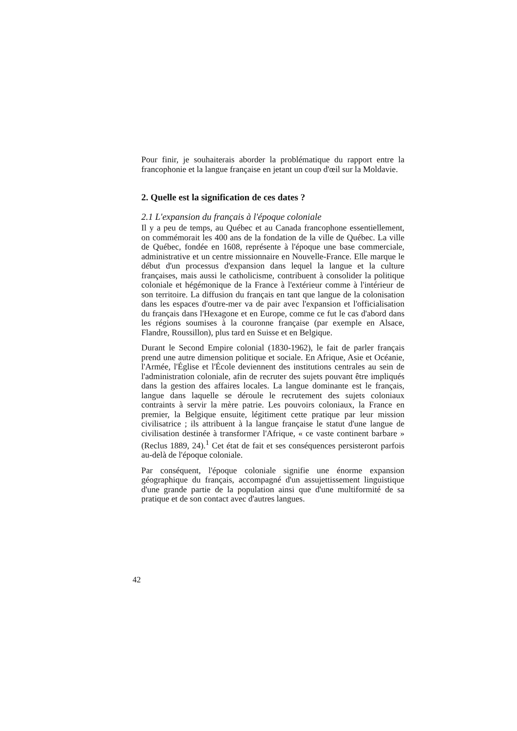Pour finir, je souhaiterais aborder la problématique du rapport entre la francophonie et la langue française en jetant un coup d'œil sur la Moldavie.
2. Quelle est la signification de ces dates ?
2.1 L'expansion du français à l'époque coloniale
Il y a peu de temps, au Québec et au Canada francophone essentiellement, on commémorait les 400 ans de la fondation de la ville de Québec. La ville de Québec, fondée en 1608, représente à l'époque une base commerciale, administrative et un centre missionnaire en Nouvelle-France. Elle marque le début d'un processus d'expansion dans lequel la langue et la culture françaises, mais aussi le catholicisme, contribuent à consolider la politique coloniale et hégémonique de la France à l'extérieur comme à l'intérieur de son territoire. La diffusion du français en tant que langue de la colonisation dans les espaces d'outre-mer va de pair avec l'expansion et l'officialisation du français dans l'Hexagone et en Europe, comme ce fut le cas d'abord dans les régions soumises à la couronne française (par exemple en Alsace, Flandre, Roussillon), plus tard en Suisse et en Belgique.
Durant le Second Empire colonial (1830-1962), le fait de parler français prend une autre dimension politique et sociale. En Afrique, Asie et Océanie, l'Armée, l'Église et l'École deviennent des institutions centrales au sein de l'administration coloniale, afin de recruter des sujets pouvant être impliqués dans la gestion des affaires locales. La langue dominante est le français, langue dans laquelle se déroule le recrutement des sujets coloniaux contraints à servir la mère patrie. Les pouvoirs coloniaux, la France en premier, la Belgique ensuite, légitiment cette pratique par leur mission civilisatrice ; ils attribuent à la langue française le statut d'une langue de civilisation destinée à transformer l'Afrique, « ce vaste continent barbare » (Reclus 1889, 24).<sup>1</sup> Cet état de fait et ses conséquences persisteront parfois au-delà de l'époque coloniale.
Par conséquent, l'époque coloniale signifie une énorme expansion géographique du français, accompagné d'un assujettissement linguistique d'une grande partie de la population ainsi que d'une multiformité de sa pratique et de son contact avec d'autres langues.
42